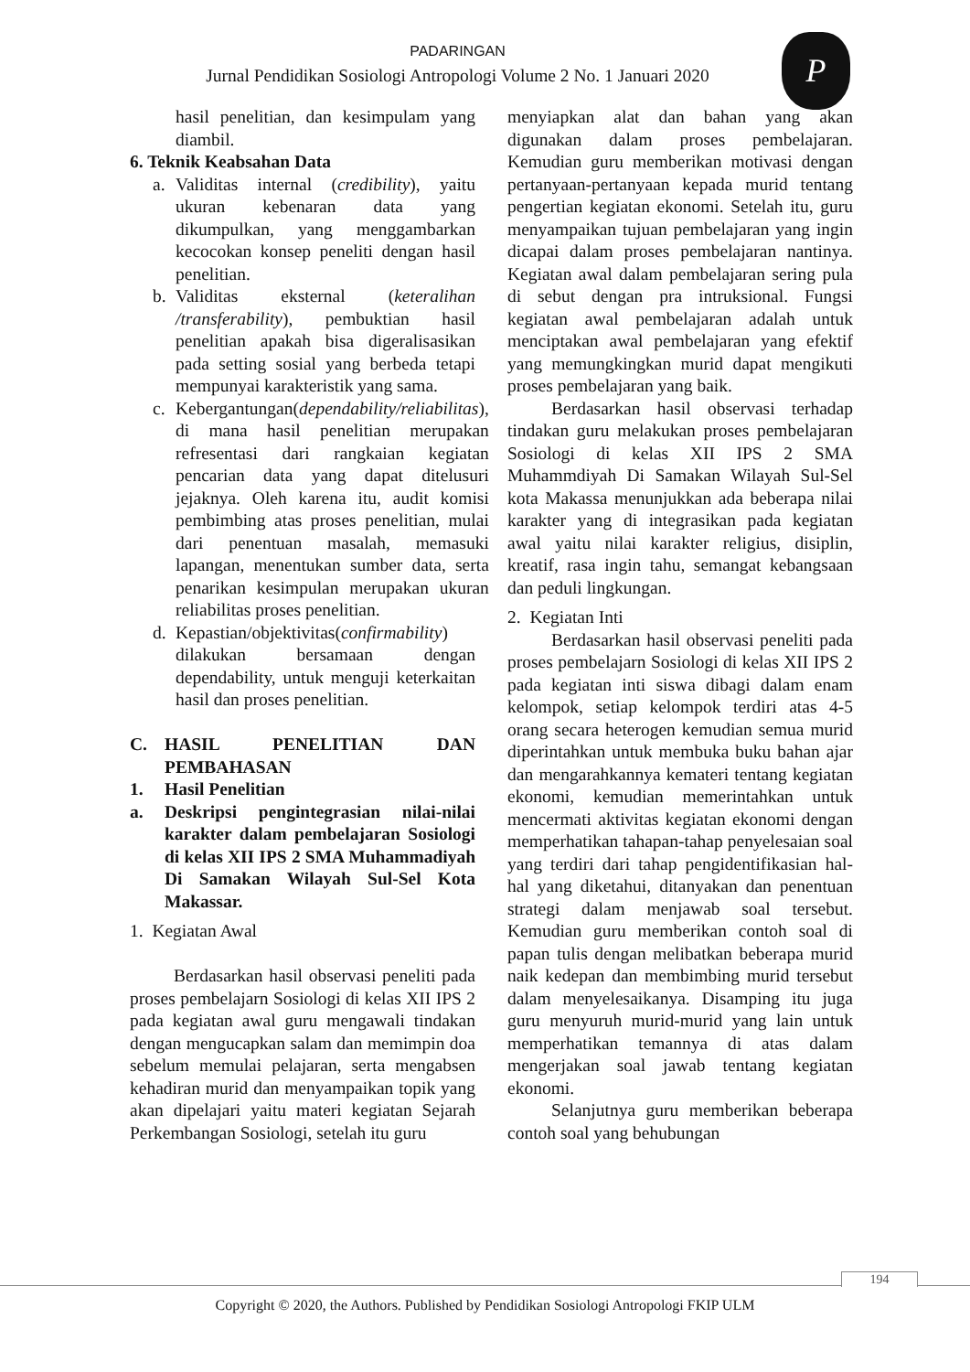PADARINGAN
Jurnal Pendidikan Sosiologi Antropologi Volume 2 No. 1 Januari 2020
P
hasil penelitian, dan kesimpulam yang diambil.
6. Teknik Keabsahan Data
a. Validitas internal (credibility), yaitu ukuran kebenaran data yang dikumpulkan, yang menggambarkan kecocokan konsep peneliti dengan hasil penelitian.
b. Validitas eksternal (keteralihan /transferability), pembuktian hasil penelitian apakah bisa digeralisasikan pada setting sosial yang berbeda tetapi mempunyai karakteristik yang sama.
c. Kebergantungan(dependability/reliabilitas), di mana hasil penelitian merupakan refresentasi dari rangkaian kegiatan pencarian data yang dapat ditelusuri jejaknya. Oleh karena itu, audit komisi pembimbing atas proses penelitian, mulai dari penentuan masalah, memasuki lapangan, menentukan sumber data, serta penarikan kesimpulan merupakan ukuran reliabilitas proses penelitian.
d. Kepastian/objektivitas(confirmability) dilakukan bersamaan dengan dependability, untuk menguji keterkaitan hasil dan proses penelitian.
C. HASIL PENELITIAN DAN PEMBAHASAN
1. Hasil Penelitian
a. Deskripsi pengintegrasian nilai-nilai karakter dalam pembelajaran Sosiologi di kelas XII IPS 2 SMA Muhammadiyah Di Samakan Wilayah Sul-Sel Kota Makassar.
1. Kegiatan Awal
Berdasarkan hasil observasi peneliti pada proses pembelajarn Sosiologi di kelas XII IPS 2 pada kegiatan awal guru mengawali tindakan dengan mengucapkan salam dan memimpin doa sebelum memulai pelajaran, serta mengabsen kehadiran murid dan menyampaikan topik yang akan dipelajari yaitu materi kegiatan Sejarah Perkembangan Sosiologi, setelah itu guru
menyiapkan alat dan bahan yang akan digunakan dalam proses pembelajaran. Kemudian guru memberikan motivasi dengan pertanyaan-pertanyaan kepada murid tentang pengertian kegiatan ekonomi. Setelah itu, guru menyampaikan tujuan pembelajaran yang ingin dicapai dalam proses pembelajaran nantinya. Kegiatan awal dalam pembelajaran sering pula di sebut dengan pra intruksional. Fungsi kegiatan awal pembelajaran adalah untuk menciptakan awal pembelajaran yang efektif yang memungkingkan murid dapat mengikuti proses pembelajaran yang baik.
Berdasarkan hasil observasi terhadap tindakan guru melakukan proses pembelajaran Sosiologi di kelas XII IPS 2 SMA Muhammdiyah Di Samakan Wilayah Sul-Sel kota Makassa menunjukkan ada beberapa nilai karakter yang di integrasikan pada kegiatan awal yaitu nilai karakter religius, disiplin, kreatif, rasa ingin tahu, semangat kebangsaan dan peduli lingkungan.
2. Kegiatan Inti
Berdasarkan hasil observasi peneliti pada proses pembelajarn Sosiologi di kelas XII IPS 2 pada kegiatan inti siswa dibagi dalam enam kelompok, setiap kelompok terdiri atas 4-5 orang secara heterogen kemudian semua murid diperintahkan untuk membuka buku bahan ajar dan mengarahkannya kemateri tentang kegiatan ekonomi, kemudian memerintahkan untuk mencermati aktivitas kegiatan ekonomi dengan memperhatikan tahapan-tahap penyelesaian soal yang terdiri dari tahap pengidentifikasian hal-hal yang diketahui, ditanyakan dan penentuan strategi dalam menjawab soal tersebut. Kemudian guru memberikan contoh soal di papan tulis dengan melibatkan beberapa murid naik kedepan dan membimbing murid tersebut dalam menyelesaikanya. Disamping itu juga guru menyuruh murid-murid yang lain untuk memperhatikan temannya di atas dalam mengerjakan soal jawab tentang kegiatan ekonomi.
Selanjutnya guru memberikan beberapa contoh soal yang behubungan
194
Copyright © 2020, the Authors. Published by Pendidikan Sosiologi Antropologi FKIP ULM